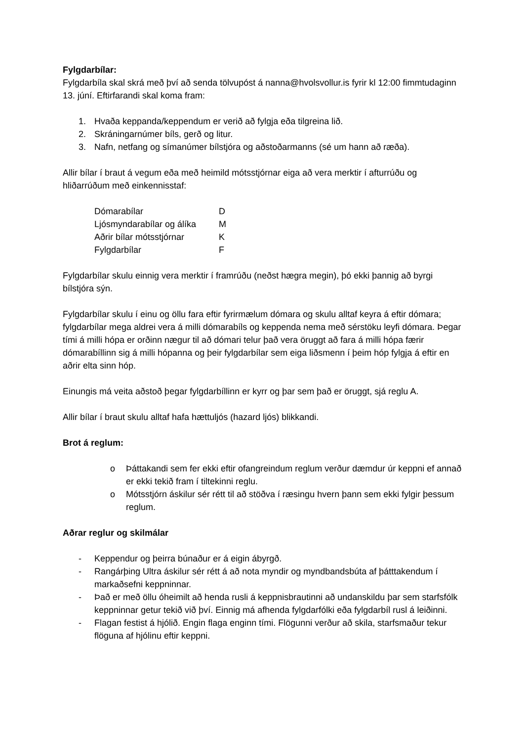Fylgdarbílar:
Fylgdarbíla skal skrá með því að senda tölvupóst á nanna@hvolsvollur.is fyrir kl 12:00 fimmtudaginn 13. júní. Eftirfarandi skal koma fram:
1. Hvaða keppanda/keppendum er verið að fylgja eða tilgreina lið.
2. Skráningarnúmer bíls, gerð og litur.
3. Nafn, netfang og símanúmer bílstjóra og aðstoðarmanns (sé um hann að ræða).
Allir bílar í braut á vegum eða með heimild mótsstjórnar eiga að vera merktir í afturrúðu og hliðarrúðum með einkennisstaf:
| Dómarabílar | D |
| Ljósmyndarabílar og álíka | M |
| Aðrir bílar mótsstjórnar | K |
| Fylgdarbílar | F |
Fylgdarbílar skulu einnig vera merktir í framrúðu (neðst hægra megin), þó ekki þannig að byrgi bílstjóra sýn.
Fylgdarbílar skulu í einu og öllu fara eftir fyrirmælum dómara og skulu alltaf keyra á eftir dómara; fylgdarbílar mega aldrei vera á milli dómarabíls og keppenda nema með sérstöku leyfi dómara. Þegar tími á milli hópa er orðinn nægur til að dómari telur það vera öruggt að fara á milli hópa færir dómarabíllinn sig á milli hópanna og þeir fylgdarbílar sem eiga liðsmenn í þeim hóp fylgja á eftir en aðrir elta sinn hóp.
Einungis má veita aðstoð þegar fylgdarbíllinn er kyrr og þar sem það er öruggt, sjá reglu A.
Allir bílar í braut skulu alltaf hafa hættuljós (hazard ljós) blikkandi.
Brot á reglum:
o Þáttakandi sem fer ekki eftir ofangreindum reglum verður dæmdur úr keppni ef annað er ekki tekið fram í tiltekinni reglu.
o Mótsstjórn áskilur sér rétt til að stöðva í ræsingu hvern þann sem ekki fylgir þessum reglum.
Aðrar reglur og skilmálar
- Keppendur og þeirra búnaður er á eigin ábyrgð.
- Rangárþing Ultra áskilur sér rétt á að nota myndir og myndbandsbúta af þátttakendum í markaðsefni keppninnar.
- Það er með öllu óheimilt að henda rusli á keppnisbrautinni að undanskildu þar sem starfsfólk keppninnar getur tekið við því. Einnig má afhenda fylgdarfólki eða fylgdarbíl rusl á leiðinni.
- Flagan festist á hjólið. Engin flaga enginn tími. Flögunni verður að skila, starfsmaður tekur flöguna af hjólinu eftir keppni.